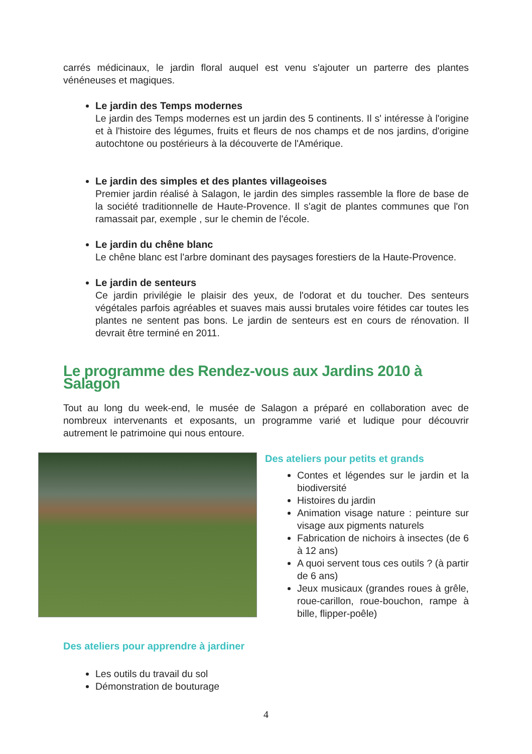carrés médicinaux, le jardin floral auquel est venu s'ajouter un parterre des plantes vénéneuses et magiques.
Le jardin des Temps modernes
Le jardin des Temps modernes est un jardin des 5 continents. Il s' intéresse à l'origine et à l'histoire des légumes, fruits et fleurs de nos champs et de nos jardins, d'origine autochtone ou postérieurs à la découverte de l'Amérique.
Le jardin des simples et des plantes villageoises
Premier jardin réalisé à Salagon, le jardin des simples rassemble la flore de base de la société traditionnelle de Haute-Provence. Il s'agit de plantes communes que l'on ramassait par, exemple , sur le chemin de l'école.
Le jardin du chêne blanc
Le chêne blanc est l'arbre dominant des paysages forestiers de la Haute-Provence.
Le jardin de senteurs
Ce jardin privilégie le plaisir des yeux, de l'odorat et du toucher. Des senteurs végétales parfois agréables et suaves mais aussi brutales voire fétides car toutes les plantes ne sentent pas bons. Le jardin de senteurs est en cours de rénovation. Il devrait être terminé en 2011.
Le programme des Rendez-vous aux Jardins 2010 à Salagon
Tout au long du week-end, le musée de Salagon a préparé en collaboration avec de nombreux intervenants et exposants, un programme varié et ludique pour découvrir autrement le patrimoine qui nous entoure.
Des ateliers pour petits et grands
Contes et légendes sur le jardin et la biodiversité
Histoires du jardin
Animation visage nature : peinture sur visage aux pigments naturels
Fabrication de nichoirs à insectes (de 6 à 12 ans)
A quoi servent tous ces outils ? (à partir de 6 ans)
Jeux musicaux (grandes roues à grêle, roue-carillon, roue-bouchon, rampe à bille, flipper-poêle)
Des ateliers pour apprendre à jardiner
Les outils du travail du sol
Démonstration de bouturage
4